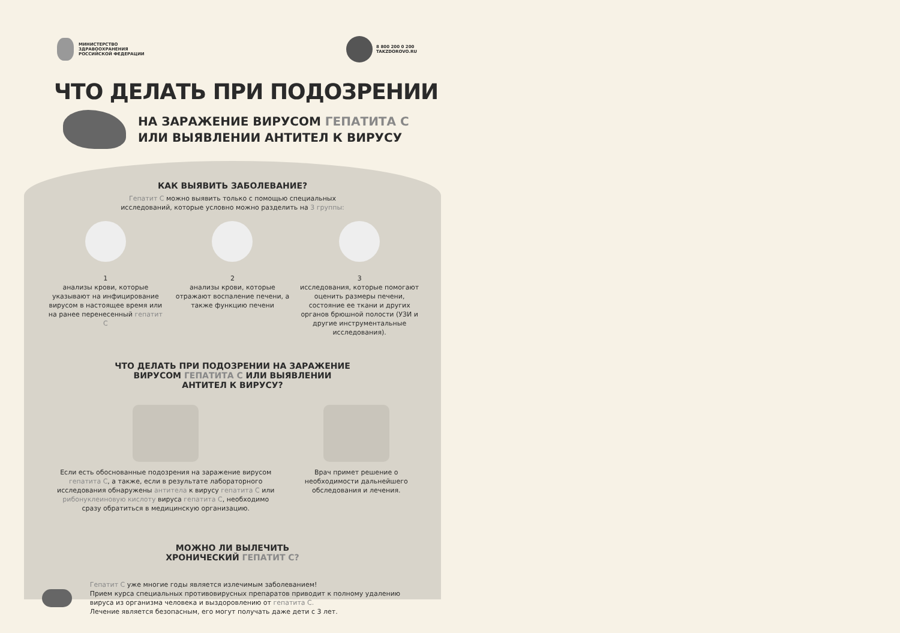МИНИСТЕРСТВО
ЗДРАВООХРАНЕНИЯ
РОССИЙСКОЙ ФЕДЕРАЦИИ
8 800 200 0 200
TAKZDOROVO.RU
ЧТО ДЕЛАТЬ ПРИ ПОДОЗРЕНИИ
НА ЗАРАЖЕНИЕ ВИРУСОМ ГЕПАТИТА С
ИЛИ ВЫЯВЛЕНИИ АНТИТЕЛ К ВИРУСУ
КАК ВЫЯВИТЬ ЗАБОЛЕВАНИЕ?
Гепатит С можно выявить только с помощью специальных
исследований, которые условно можно разделить на 3 группы:
1
анализы крови, которые указывают на инфицирование вирусом в настоящее время или на ранее перенесенный гепатит С
2
анализы крови, которые отражают воспаление печени, а также функцию печени
3
исследования, которые помогают оценить размеры печени, состояние ее ткани и других органов брюшной полости (УЗИ и другие инструментальные исследования).
ЧТО ДЕЛАТЬ ПРИ ПОДОЗРЕНИИ НА ЗАРАЖЕНИЕ
ВИРУСОМ ГЕПАТИТА С ИЛИ ВЫЯВЛЕНИИ
АНТИТЕЛ К ВИРУСУ?
Если есть обоснованные подозрения на заражение вирусом гепатита С, а также, если в результате лабораторного исследования обнаружены антитела к вирусу гепатита С или рибонуклеиновую кислоту вируса гепатита С, необходимо сразу обратиться в медицинскую организацию.
Врач примет решение о необходимости дальнейшего обследования и лечения.
МОЖНО ЛИ ВЫЛЕЧИТЬ
ХРОНИЧЕСКИЙ ГЕПАТИТ С?
Гепатит С уже многие годы является излечимым заболеванием!
Прием курса специальных противовирусных препаратов приводит к полному удалению вируса из организма человека и выздоровлению от гепатита С.
Лечение является безопасным, его могут получать даже дети с 3 лет.